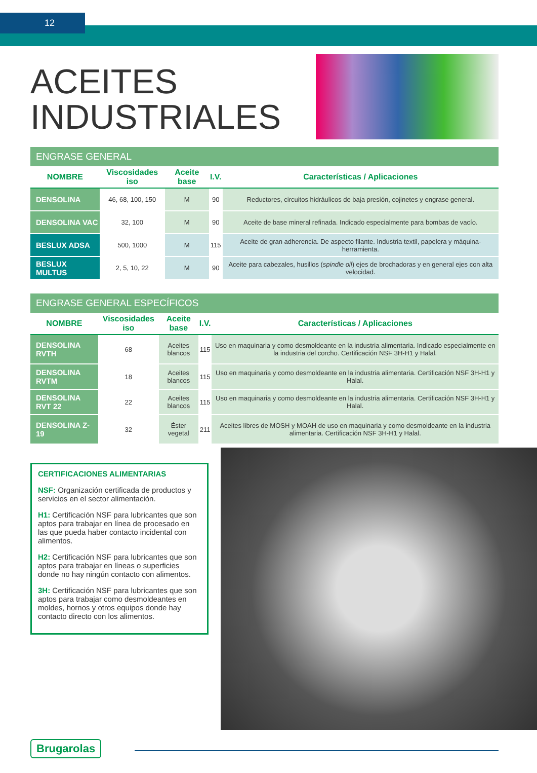12
ACEITES
INDUSTRIALES
ENGRASE GENERAL
| NOMBRE | Viscosidades iso | Aceite base | I.V. | Características / Aplicaciones |
| --- | --- | --- | --- | --- |
| DENSOLINA | 46, 68, 100, 150 | M | 90 | Reductores, circuitos hidráulicos de baja presión, cojinetes y engrase general. |
| DENSOLINA VAC | 32, 100 | M | 90 | Aceite de base mineral refinada. Indicado especialmente para bombas de vacío. |
| BESLUX ADSA | 500, 1000 | M | 115 | Aceite de gran adherencia. De aspecto filante. Industria textil, papelera y máquina-herramienta. |
| BESLUX MULTUS | 2, 5, 10, 22 | M | 90 | Aceite para cabezales, husillos ( spindle oil ) ejes de brochadoras y en general ejes con alta velocidad. |
ENGRASE GENERAL ESPECÍFICOS
| NOMBRE | Viscosidades iso | Aceite base | I.V. | Características / Aplicaciones |
| --- | --- | --- | --- | --- |
| DENSOLINA RVTH | 68 | Aceites blancos | 115 | Uso en maquinaria y como desmoldeante en la industria alimentaria. Indicado especialmente en la industria del corcho. Certificación NSF 3H-H1 y Halal. |
| DENSOLINA RVTM | 18 | Aceites blancos | 115 | Uso en maquinaria y como desmoldeante en la industria alimentaria. Certificación NSF 3H-H1 y Halal. |
| DENSOLINA RVT 22 | 22 | Aceites blancos | 115 | Uso en maquinaria y como desmoldeante en la industria alimentaria. Certificación NSF 3H-H1 y Halal. |
| DENSOLINA Z-19 | 32 | Éster vegetal | 211 | Aceites libres de MOSH y MOAH de uso en maquinaria y como desmoldeante en la industria alimentaria. Certificación NSF 3H-H1 y Halal. |
CERTIFICACIONES ALIMENTARIAS
NSF: Organización certificada de productos y servicios en el sector alimentación.
H1: Certificación NSF para lubricantes que son aptos para trabajar en línea de procesado en las que pueda haber contacto incidental con alimentos.
H2: Certificación NSF para lubricantes que son aptos para trabajar en líneas o superficies donde no hay ningún contacto con alimentos.
3H: Certificación NSF para lubricantes que son aptos para trabajar como desmoldeantes en moldes, hornos y otros equipos donde hay contacto directo con los alimentos.
Brugarolas